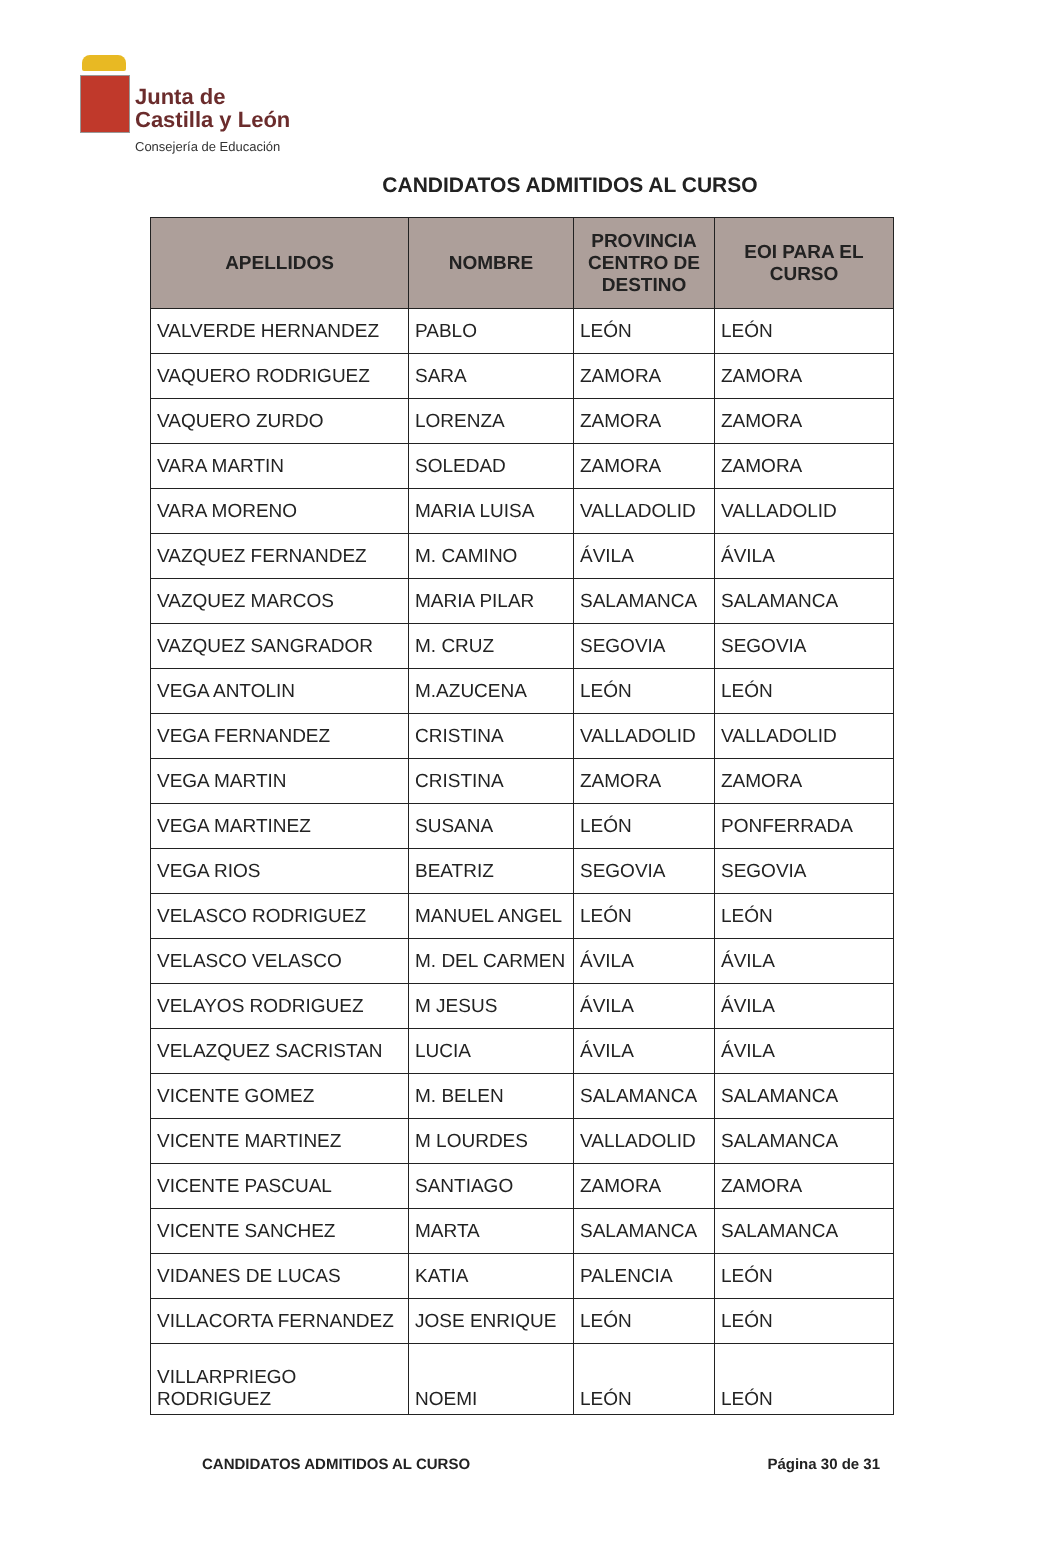Junta de
Castilla y León
Consejería de Educación
CANDIDATOS ADMITIDOS AL CURSO
| APELLIDOS | NOMBRE | PROVINCIA CENTRO DE DESTINO | EOI PARA EL CURSO |
| --- | --- | --- | --- |
| VALVERDE HERNANDEZ | PABLO | LEÓN | LEÓN |
| VAQUERO RODRIGUEZ | SARA | ZAMORA | ZAMORA |
| VAQUERO ZURDO | LORENZA | ZAMORA | ZAMORA |
| VARA MARTIN | SOLEDAD | ZAMORA | ZAMORA |
| VARA MORENO | MARIA LUISA | VALLADOLID | VALLADOLID |
| VAZQUEZ FERNANDEZ | M. CAMINO | ÁVILA | ÁVILA |
| VAZQUEZ MARCOS | MARIA PILAR | SALAMANCA | SALAMANCA |
| VAZQUEZ SANGRADOR | M. CRUZ | SEGOVIA | SEGOVIA |
| VEGA ANTOLIN | M.AZUCENA | LEÓN | LEÓN |
| VEGA FERNANDEZ | CRISTINA | VALLADOLID | VALLADOLID |
| VEGA MARTIN | CRISTINA | ZAMORA | ZAMORA |
| VEGA MARTINEZ | SUSANA | LEÓN | PONFERRADA |
| VEGA RIOS | BEATRIZ | SEGOVIA | SEGOVIA |
| VELASCO RODRIGUEZ | MANUEL ANGEL | LEÓN | LEÓN |
| VELASCO VELASCO | M. DEL CARMEN | ÁVILA | ÁVILA |
| VELAYOS RODRIGUEZ | M JESUS | ÁVILA | ÁVILA |
| VELAZQUEZ SACRISTAN | LUCIA | ÁVILA | ÁVILA |
| VICENTE GOMEZ | M. BELEN | SALAMANCA | SALAMANCA |
| VICENTE MARTINEZ | M LOURDES | VALLADOLID | SALAMANCA |
| VICENTE PASCUAL | SANTIAGO | ZAMORA | ZAMORA |
| VICENTE SANCHEZ | MARTA | SALAMANCA | SALAMANCA |
| VIDANES DE LUCAS | KATIA | PALENCIA | LEÓN |
| VILLACORTA FERNANDEZ | JOSE ENRIQUE | LEÓN | LEÓN |
| VILLARPRIEGO RODRIGUEZ | NOEMI | LEÓN | LEÓN |
CANDIDATOS ADMITIDOS AL CURSO Página 30 de 31